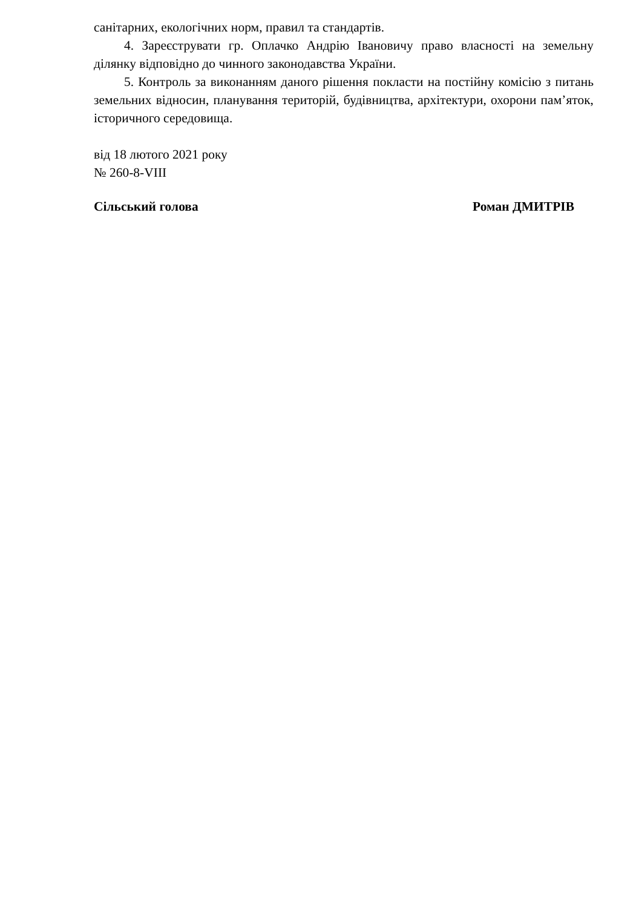санітарних, екологічних норм, правил та стандартів.
4. Зареєструвати гр. Оплачко Андрію Івановичу право власності на земельну ділянку відповідно до чинного законодавства України.
5. Контроль за виконанням даного рішення покласти на постійну комісію з питань земельних відносин, планування територій, будівництва, архітектури, охорони пам’яток, історичного середовища.
від 18 лютого 2021 року
№ 260-8-VIII
Сільський голова Роман ДМИТРІВ